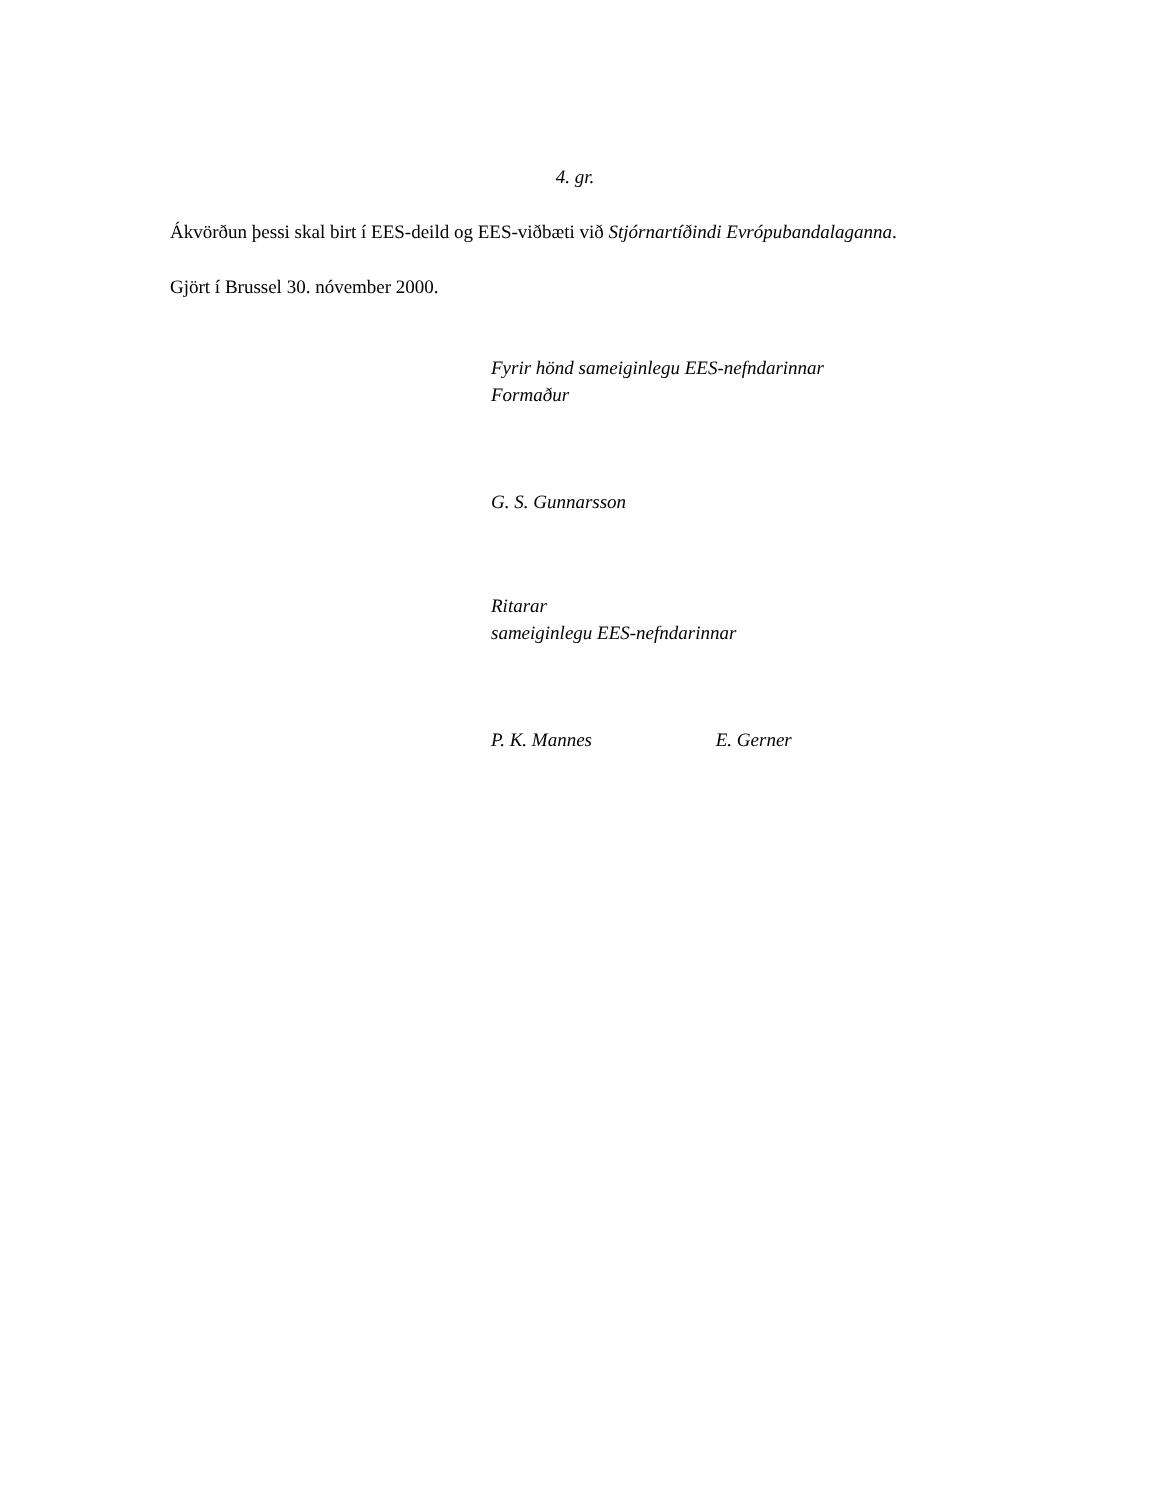4. gr.
Ákvörðun þessi skal birt í EES-deild og EES-viðbæti við Stjórnartíðindi Evrópubandalaganna.
Gjört í Brussel 30. nóvember 2000.
Fyrir hönd sameiginlegu EES-nefndarinnar
Formaður
G. S. Gunnarsson
Ritarar
sameiginlegu EES-nefndarinnar
P. K. Mannes E. Gerner